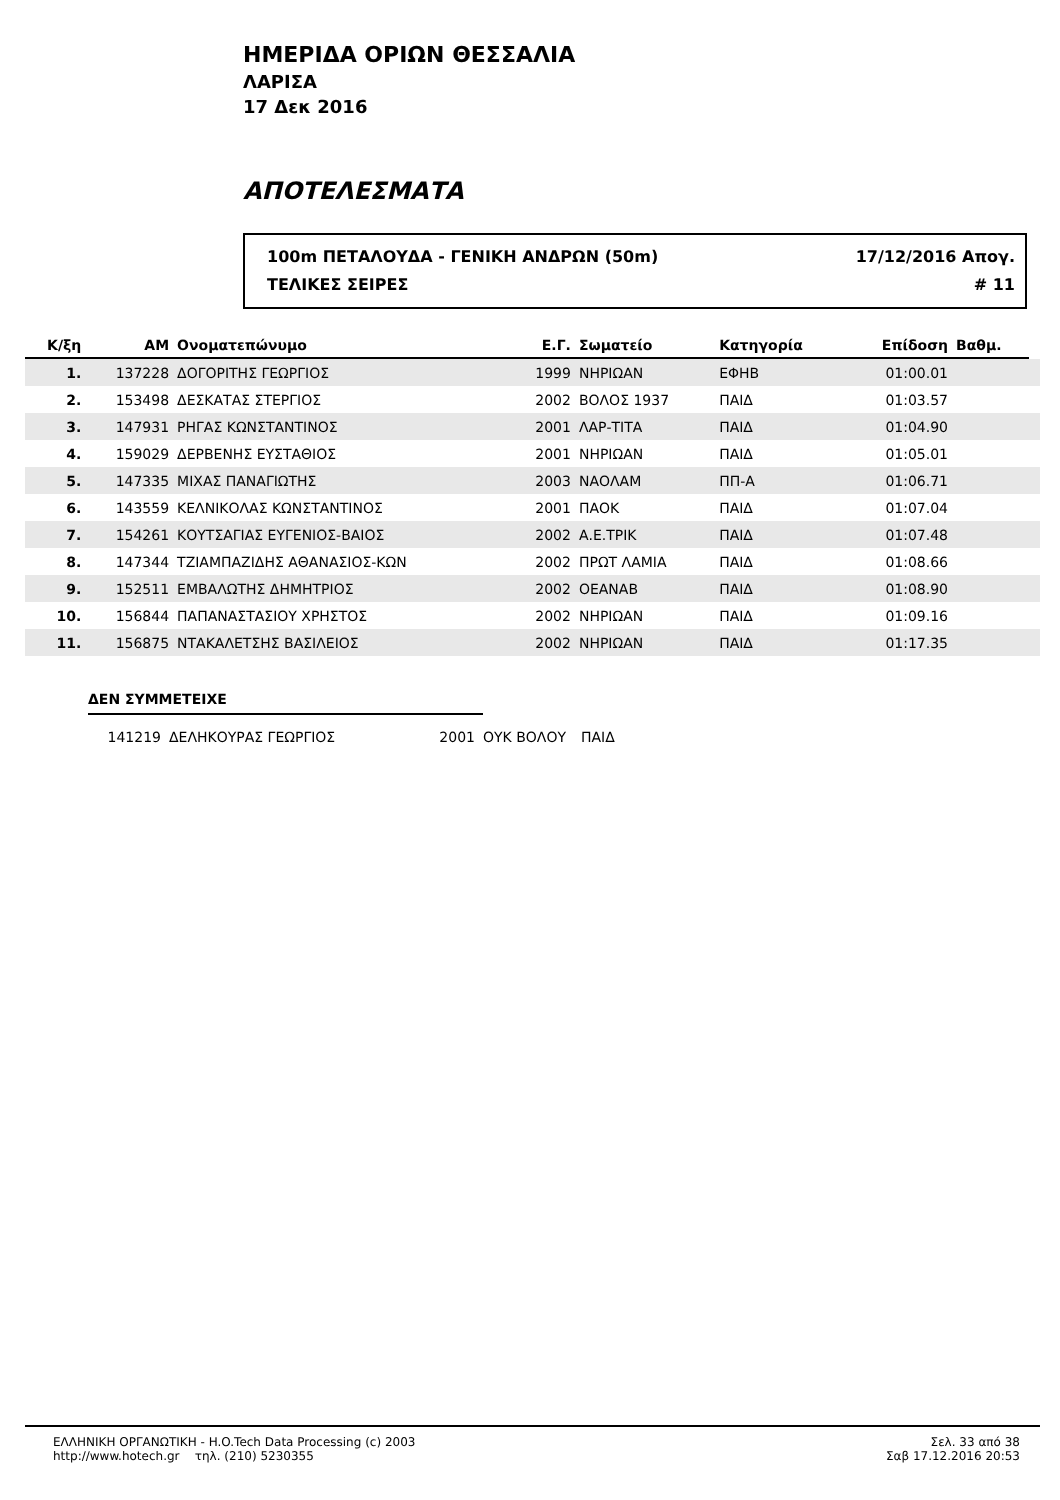ΗΜΕΡΙΔΑ ΟΡΙΩΝ ΘΕΣΣΑΛΙΑ
ΛΑΡΙΣΑ
17 Δεκ 2016
ΑΠΟΤΕΛΕΣΜΑΤΑ
100m ΠΕΤΑΛΟΥΔΑ - ΓΕΝΙΚΗ ΑΝΔΡΩΝ (50m) 17/12/2016 Απογ.
ΤΕΛΙΚΕΣ ΣΕΙΡΕΣ # 11
| Κ/ξη | ΑΜ | Ονοματεπώνυμο | Ε.Γ. | Σωματείο | Κατηγορία | Επίδοση | Βαθμ. | |
| --- | --- | --- | --- | --- | --- | --- | --- | --- |
| 1. | 137228 | ΔΟΓΟΡΙΤΗΣ ΓΕΩΡΓΙΟΣ | 1999 | ΝΗΡΙΩΑΝ | ΕΦΗΒ | 01:00.01 | | |
| 2. | 153498 | ΔΕΣΚΑΤΑΣ ΣΤΕΡΓΙΟΣ | 2002 | ΒΟΛΟΣ 1937 | ΠΑΙΔ | 01:03.57 | | |
| 3. | 147931 | ΡΗΓΑΣ ΚΩΝΣΤΑΝΤΙΝΟΣ | 2001 | ΛΑΡ-ΤΙΤΑ | ΠΑΙΔ | 01:04.90 | | |
| 4. | 159029 | ΔΕΡΒΕΝΗΣ ΕΥΣΤΑΘΙΟΣ | 2001 | ΝΗΡΙΩΑΝ | ΠΑΙΔ | 01:05.01 | | |
| 5. | 147335 | ΜΙΧΑΣ ΠΑΝΑΓΙΩΤΗΣ | 2003 | ΝΑΟΛΑΜ | ΠΠ-Α | 01:06.71 | | |
| 6. | 143559 | ΚΕΛΝΙΚΟΛΑΣ ΚΩΝΣΤΑΝΤΙΝΟΣ | 2001 | ΠΑΟΚ | ΠΑΙΔ | 01:07.04 | | |
| 7. | 154261 | ΚΟΥΤΣΑΓΙΑΣ ΕΥΓΕΝΙΟΣ-ΒΑΙΟΣ | 2002 | Α.Ε.ΤΡΙΚ | ΠΑΙΔ | 01:07.48 | | |
| 8. | 147344 | ΤΖΙΑΜΠΑΖΙΔΗΣ ΑΘΑΝΑΣΙΟΣ-ΚΩΝ | 2002 | ΠΡΩΤ ΛΑΜΙΑ | ΠΑΙΔ | 01:08.66 | | |
| 9. | 152511 | ΕΜΒΑΛΩΤΗΣ ΔΗΜΗΤΡΙΟΣ | 2002 | ΟΕΑΝΑΒ | ΠΑΙΔ | 01:08.90 | | |
| 10. | 156844 | ΠΑΠΑΝΑΣΤΑΣΙΟΥ ΧΡΗΣΤΟΣ | 2002 | ΝΗΡΙΩΑΝ | ΠΑΙΔ | 01:09.16 | | |
| 11. | 156875 | ΝΤΑΚΑΛΕΤΣΗΣ ΒΑΣΙΛΕΙΟΣ | 2002 | ΝΗΡΙΩΑΝ | ΠΑΙΔ | 01:17.35 | | |
ΔΕΝ ΣΥΜΜΕΤΕΙΧΕ
| | 141219 | ΔΕΛΗΚΟΥΡΑΣ ΓΕΩΡΓΙΟΣ | 2001 | ΟΥΚ ΒΟΛΟΥ | ΠΑΙΔ |
ΕΛΛΗΝΙΚΗ ΟΡΓΑΝΩΤΙΚΗ - H.O.Tech Data Processing (c) 2003
http://www.hotech.gr τηλ. (210) 5230355
Σελ. 33 από 38
Σαβ 17.12.2016 20:53